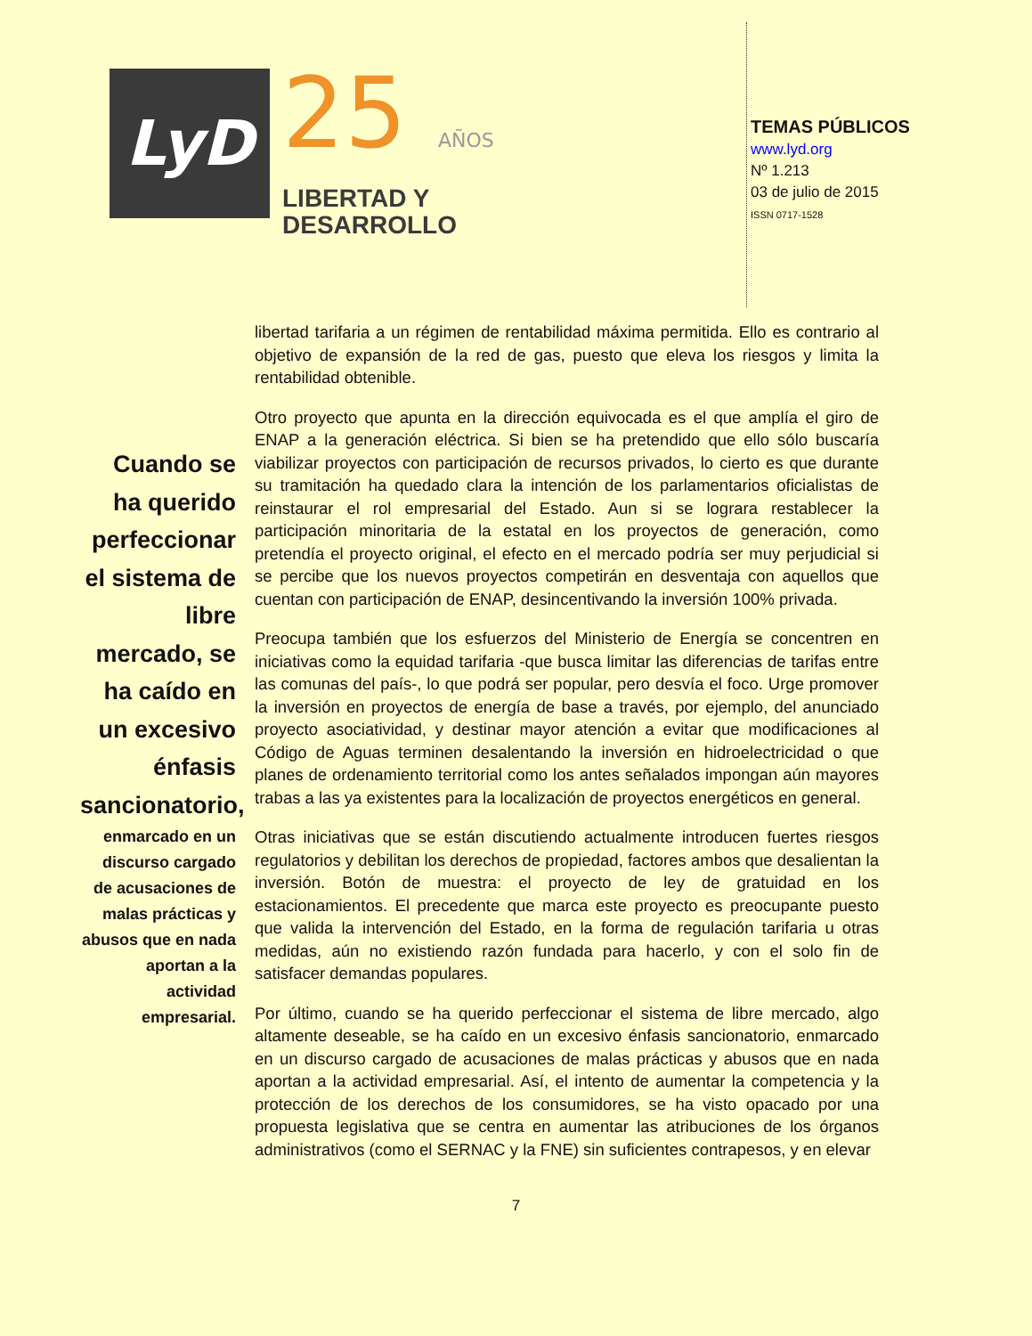LyD
25 AÑOS
LIBERTAD Y
DESARROLLO
TEMAS PÚBLICOS
www.lyd.org
Nº 1.213
03 de julio de 2015
ISSN 0717-1528
Cuando se ha querido perfeccionar el sistema de libre mercado, se ha caído en un excesivo énfasis sancionatorio,
enmarcado en un discurso cargado de acusaciones de malas prácticas y abusos que en nada aportan a la actividad empresarial.
libertad tarifaria a un régimen de rentabilidad máxima permitida. Ello es contrario al objetivo de expansión de la red de gas, puesto que eleva los riesgos y limita la rentabilidad obtenible.
Otro proyecto que apunta en la dirección equivocada es el que amplía el giro de ENAP a la generación eléctrica. Si bien se ha pretendido que ello sólo buscaría viabilizar proyectos con participación de recursos privados, lo cierto es que durante su tramitación ha quedado clara la intención de los parlamentarios oficialistas de reinstaurar el rol empresarial del Estado. Aun si se lograra restablecer la participación minoritaria de la estatal en los proyectos de generación, como pretendía el proyecto original, el efecto en el mercado podría ser muy perjudicial si se percibe que los nuevos proyectos competirán en desventaja con aquellos que cuentan con participación de ENAP, desincentivando la inversión 100% privada.
Preocupa también que los esfuerzos del Ministerio de Energía se concentren en iniciativas como la equidad tarifaria -que busca limitar las diferencias de tarifas entre las comunas del país-, lo que podrá ser popular, pero desvía el foco. Urge promover la inversión en proyectos de energía de base a través, por ejemplo, del anunciado proyecto asociatividad, y destinar mayor atención a evitar que modificaciones al Código de Aguas terminen desalentando la inversión en hidroelectricidad o que planes de ordenamiento territorial como los antes señalados impongan aún mayores trabas a las ya existentes para la localización de proyectos energéticos en general.
Otras iniciativas que se están discutiendo actualmente introducen fuertes riesgos regulatorios y debilitan los derechos de propiedad, factores ambos que desalientan la inversión. Botón de muestra: el proyecto de ley de gratuidad en los estacionamientos. El precedente que marca este proyecto es preocupante puesto que valida la intervención del Estado, en la forma de regulación tarifaria u otras medidas, aún no existiendo razón fundada para hacerlo, y con el solo fin de satisfacer demandas populares.
Por último, cuando se ha querido perfeccionar el sistema de libre mercado, algo altamente deseable, se ha caído en un excesivo énfasis sancionatorio, enmarcado en un discurso cargado de acusaciones de malas prácticas y abusos que en nada aportan a la actividad empresarial. Así, el intento de aumentar la competencia y la protección de los derechos de los consumidores, se ha visto opacado por una propuesta legislativa que se centra en aumentar las atribuciones de los órganos administrativos (como el SERNAC y la FNE) sin suficientes contrapesos, y en elevar
7